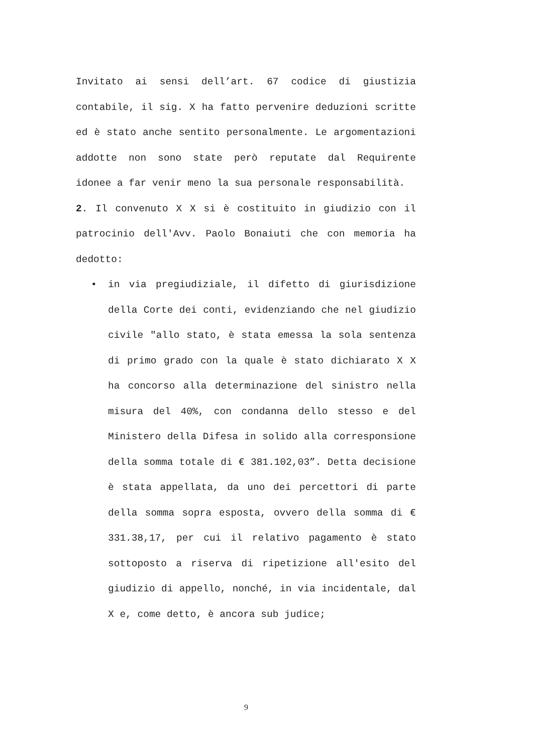Invitato ai sensi dell’art. 67 codice di giustizia contabile, il sig. X ha fatto pervenire deduzioni scritte ed è stato anche sentito personalmente. Le argomentazioni addotte non sono state però reputate dal Requirente idonee a far venir meno la sua personale responsabilità.
2. Il convenuto X X si è costituito in giudizio con il patrocinio dell'Avv. Paolo Bonaiuti che con memoria ha dedotto:
•
in via pregiudiziale, il difetto di giurisdizione della Corte dei conti, evidenziando che nel giudizio civile "allo stato, è stata emessa la sola sentenza di primo grado con la quale è stato dichiarato X X ha concorso alla determinazione del sinistro nella misura del 40%, con condanna dello stesso e del Ministero della Difesa in solido alla corresponsione della somma totale di € 381.102,03”. Detta decisione è stata appellata, da uno dei percettori di parte della somma sopra esposta, ovvero della somma di € 331.38,17, per cui il relativo pagamento è stato sottoposto a riserva di ripetizione all'esito del giudizio di appello, nonché, in via incidentale, dal X e, come detto, è ancora sub judice;
9